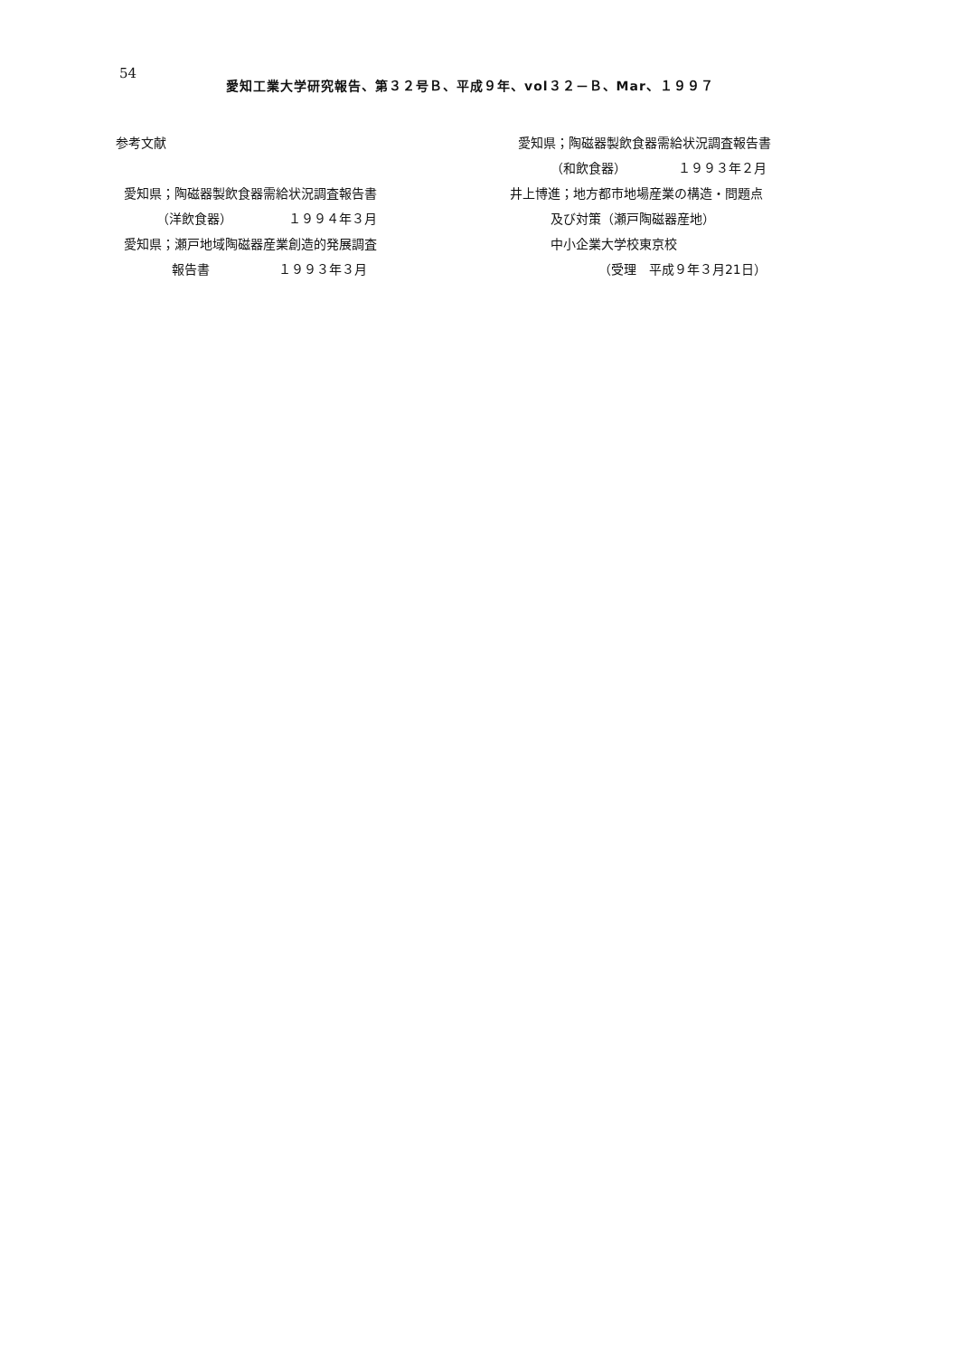54
愛知工業大学研究報告、第３２号Ｂ、平成９年、vol３２－Ｂ、Mar、１９９７
参考文献
愛知県；陶磁器製飲食器需給状況調査報告書
（洋飲食器） １９９４年３月
愛知県；瀬戸地域陶磁器産業創造的発展調査
報告書 １９９３年３月
愛知県；陶磁器製飲食器需給状況調査報告書
（和飲食器） １９９３年２月
井上博進；地方都市地場産業の構造・問題点
及び対策（瀬戸陶磁器産地）
中小企業大学校東京校
（受理　平成９年３月21日）